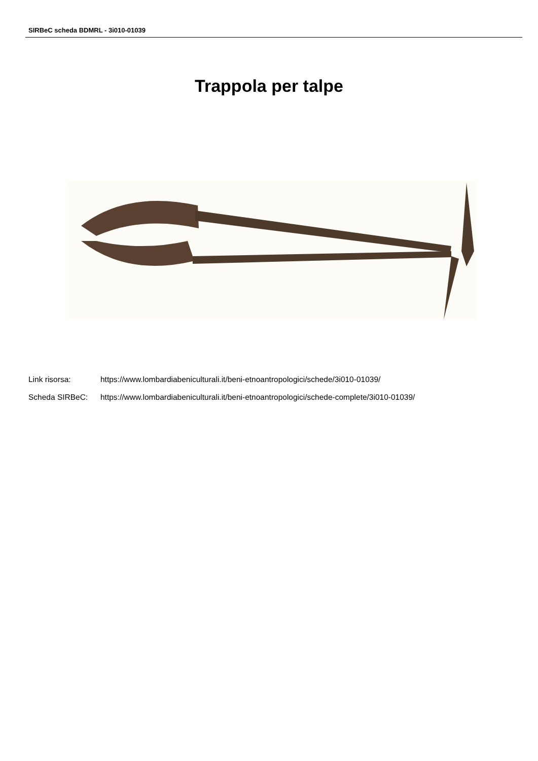SIRBeC scheda BDMRL - 3i010-01039
Trappola per talpe
Link risorsa: https://www.lombardiabeniculturali.it/beni-etnoantropologici/schede/3i010-01039/
Scheda SIRBeC: https://www.lombardiabeniculturali.it/beni-etnoantropologici/schede-complete/3i010-01039/